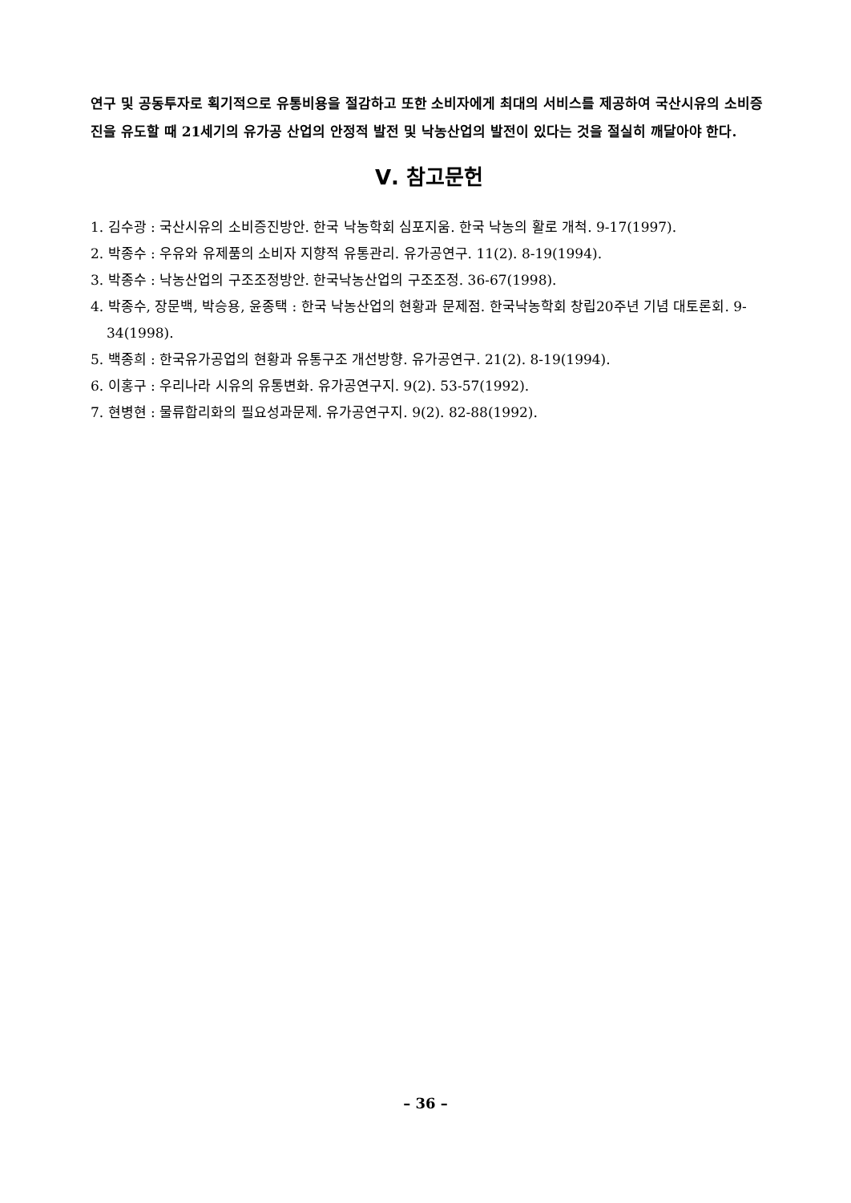연구 및 공동투자로 획기적으로 유통비용을 절감하고 또한 소비자에게 최대의 서비스를 제공하여 국산시유의 소비증진을 유도할 때 21세기의 유가공 산업의 안정적 발전 및 낙농산업의 발전이 있다는 것을 절실히 깨달아야 한다.
Ⅴ. 참고문헌
1. 김수광 : 국산시유의 소비증진방안. 한국 낙농학회 심포지움. 한국 낙농의 활로 개척. 9-17(1997).
2. 박종수 : 우유와 유제품의 소비자 지향적 유통관리. 유가공연구. 11(2). 8-19(1994).
3. 박종수 : 낙농산업의 구조조정방안. 한국낙농산업의 구조조정. 36-67(1998).
4. 박종수, 장문백, 박승용, 윤종택 : 한국 낙농산업의 현황과 문제점. 한국낙농학회 창립20주년 기념 대토론회. 9-34(1998).
5. 백종희 : 한국유가공업의 현황과 유통구조 개선방향. 유가공연구. 21(2). 8-19(1994).
6. 이홍구 : 우리나라 시유의 유통변화. 유가공연구지. 9(2). 53-57(1992).
7. 현병현 : 물류합리화의 필요성과문제. 유가공연구지. 9(2). 82-88(1992).
– 36 –